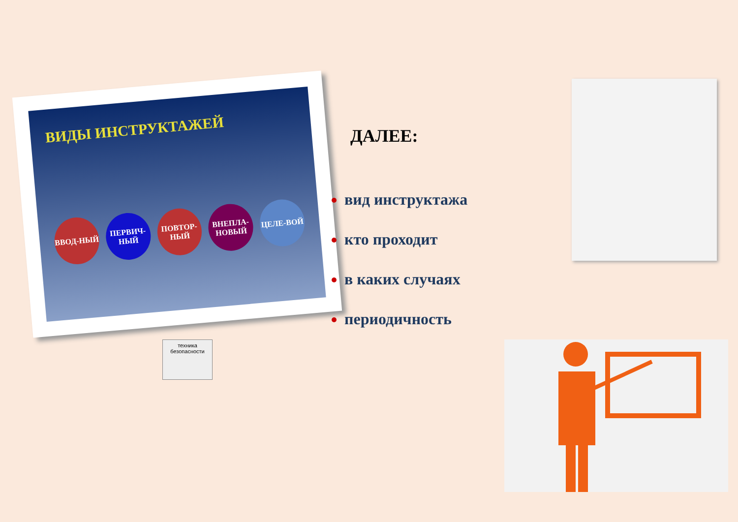ВИДЫ ИНСТРУКТАЖЕЙ
ВВОД-НЫЙ
ПЕРВИЧ-НЫЙ
ПОВТОР-НЫЙ
ВНЕПЛА-НОВЫЙ
ЦЕЛЕ-ВОЙ
ДАЛЕЕ:
вид инструктажа
кто проходит
в каких случаях
периодичность
техника безопасности